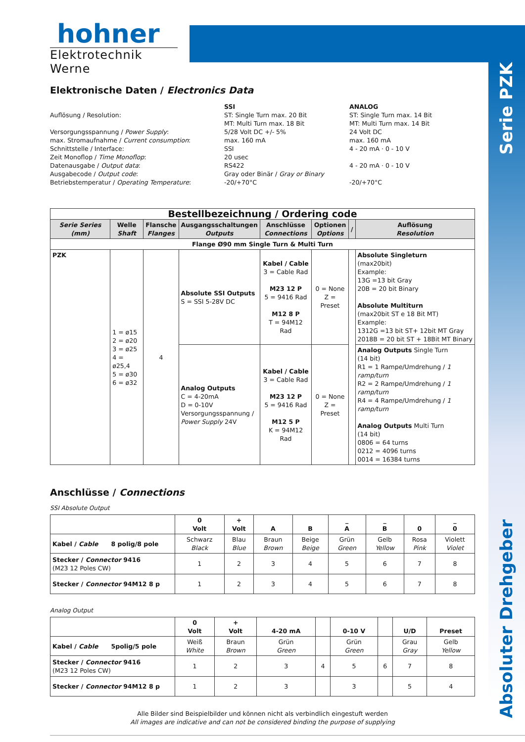Serie PZK
Absoluter Drehgeber
hohner
Elektrotechnik Werne
Elektronische Daten / Electronics Data
Auflösung / Resolution:
Versorgungsspannung / Power Supply:
max. Stromaufnahme / Current consumption:
Schnittstelle / Interface:
Zeit Monoflop / Time Monoflop:
Datenausgabe / Output data:
Ausgabecode / Output code:
Betriebstemperatur / Operating Temperature:
SSI
ST: Single Turn max. 20 Bit
MT: Multi Turn max. 18 Bit
5/28 Volt DC +/- 5%
max. 160 mA
SSI
20 usec
RS422
Gray oder Binär / Gray or Binary
-20/+70°C
ANALOG
ST: Single Turn max. 14 Bit
MT: Multi Turn max. 14 Bit
24 Volt DC
max. 160 mA
4 - 20 mA · 0 - 10 V
4 - 20 mA · 0 - 10 V
-20/+70°C
| Bestellbezeichnung / Ordering code | | | | | | | |
| Serie Series (mm) | Welle Shaft | Flansche Flanges | Ausgangsschaltungen Outputs | Anschlüsse Connections | Optionen Options | / | Auflösung Resolution |
| Flange Ø90 mm Single Turn & Multi Turn | | | | | | | |
| PZK | 1 = ø15 2 = ø20 3 = ø25 4 = ø25,4 5 = ø30 6 = ø32 | 4 | Absolute SSI Outputs S = SSI 5-28V DC | Kabel / Cable 3 = Cable Rad M23 12 P 5 = 9416 Rad M12 8 P T = 94M12 Rad | 0 = None Z = Preset | | Absolute Singleturn (max20bit) Example: 13G =13 bit Gray 20B = 20 bit Binary Absolute Multiturn (max20bit ST e 18 Bit MT) Example: 1312G =13 bit ST+ 12bit MT Gray 2018B = 20 bit ST + 18Bit MT Binary |
| | | | Analog Outputs C = 4-20mA D = 0-10V Versorgungsspannung / Power Supply 24V | Kabel / Cable 3 = Cable Rad M23 12 P 5 = 9416 Rad M12 5 P K = 94M12 Rad | 0 = None Z = Preset | | Analog Outputs Single Turn (14 bit) R1 = 1 Rampe/Umdrehung / 1 ramp/turn R2 = 2 Rampe/Umdrehung / 1 ramp/turn R4 = 4 Rampe/Umdrehung / 1 ramp/turn Analog Outputs Multi Turn (14 bit) 0806 = 64 turns 0212 = 4096 turns 0014 = 16384 turns |
Anschlüsse / Connections
SSI Absolute Output
| | 0 Volt | + Volt | A | B | _ A | _ B | 0 | _ 0 |
| Kabel / Cable 8 polig/8 pole | Schwarz Black | Blau Blue | Braun Brown | Beige Beige | Grün Green | Gelb Yellow | Rosa Pink | Violett Violet |
| Stecker / Connector 9416 (M23 12 Poles CW) | 1 | 2 | 3 | 4 | 5 | 6 | 7 | 8 |
| Stecker / Connector 94M12 8 p | 1 | 2 | 3 | 4 | 5 | 6 | 7 | 8 |
Analog Output
| | 0 Volt | + Volt | 4-20 mA | | 0-10 V | | U/D | Preset |
| Kabel / Cable 5polig/5 pole | Weiß White | Braun Brown | Grün Green | | Grün Green | | Grau Gray | Gelb Yellow |
| Stecker / Connector 9416 (M23 12 Poles CW) | 1 | 2 | 3 | 4 | 5 | 6 | 7 | 8 |
| Stecker / Connector 94M12 8 p | 1 | 2 | 3 | | 3 | | 5 | 4 |
Alle Bilder sind Beispielbilder und können nicht als verbindlich eingestuft werden
All images are indicative and can not be considered binding the purpose of supplying